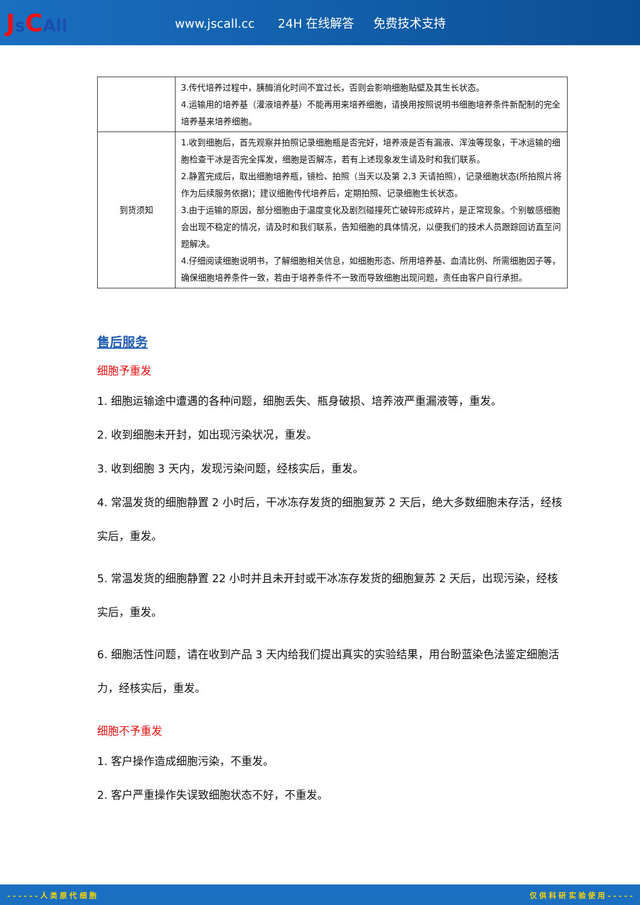Js CAll
www.jscall.cc 24H 在线解答 免费技术支持
| | 3.传代培养过程中，胰酶消化时间不宜过长，否则会影响细胞贴壁及其生长状态。 4.运输用的培养基（灌液培养基）不能再用来培养细胞，请换用按照说明书细胞培养条件新配制的完全培养基来培养细胞。 |
| 到货须知 | 1.收到细胞后，首先观察并拍照记录细胞瓶是否完好，培养液是否有漏液、浑浊等现象，干冰运输的细胞检查干冰是否完全挥发，细胞是否解冻，若有上述现象发生请及时和我们联系。 2.静置完成后，取出细胞培养瓶，镜检、拍照（当天以及第 2,3 天请拍照），记录细胞状态(所拍照片将作为后续服务依据)；建议细胞传代培养后，定期拍照、记录细胞生长状态。 3.由于运输的原因，部分细胞由于温度变化及剧烈碰撞死亡破碎形成碎片，是正常现象。个别敏感细胞会出现不稳定的情况，请及时和我们联系，告知细胞的具体情况，以便我们的技术人员跟踪回访直至问题解决。 4.仔细阅读细胞说明书，了解细胞相关信息，如细胞形态、所用培养基、血清比例、所需细胞因子等，确保细胞培养条件一致，若由于培养条件不一致而导致细胞出现问题，责任由客户自行承担。 |
售后服务
细胞予重发
1. 细胞运输途中遭遇的各种问题，细胞丢失、瓶身破损、培养液严重漏液等，重发。
2. 收到细胞未开封，如出现污染状况，重发。
3. 收到细胞 3 天内，发现污染问题，经核实后，重发。
4. 常温发货的细胞静置 2 小时后，干冰冻存发货的细胞复苏 2 天后，绝大多数细胞未存活，经核实后，重发。
5. 常温发货的细胞静置 22 小时并且未开封或干冰冻存发货的细胞复苏 2 天后，出现污染，经核实后，重发。
6. 细胞活性问题，请在收到产品 3 天内给我们提出真实的实验结果，用台盼蓝染色法鉴定细胞活力，经核实后，重发。
细胞不予重发
1. 客户操作造成细胞污染，不重发。
2. 客户严重操作失误致细胞状态不好，不重发。
- - - - - - 人 类 原 代 细 胞 仅 供 科 研 实 验 使 用 - - - - -